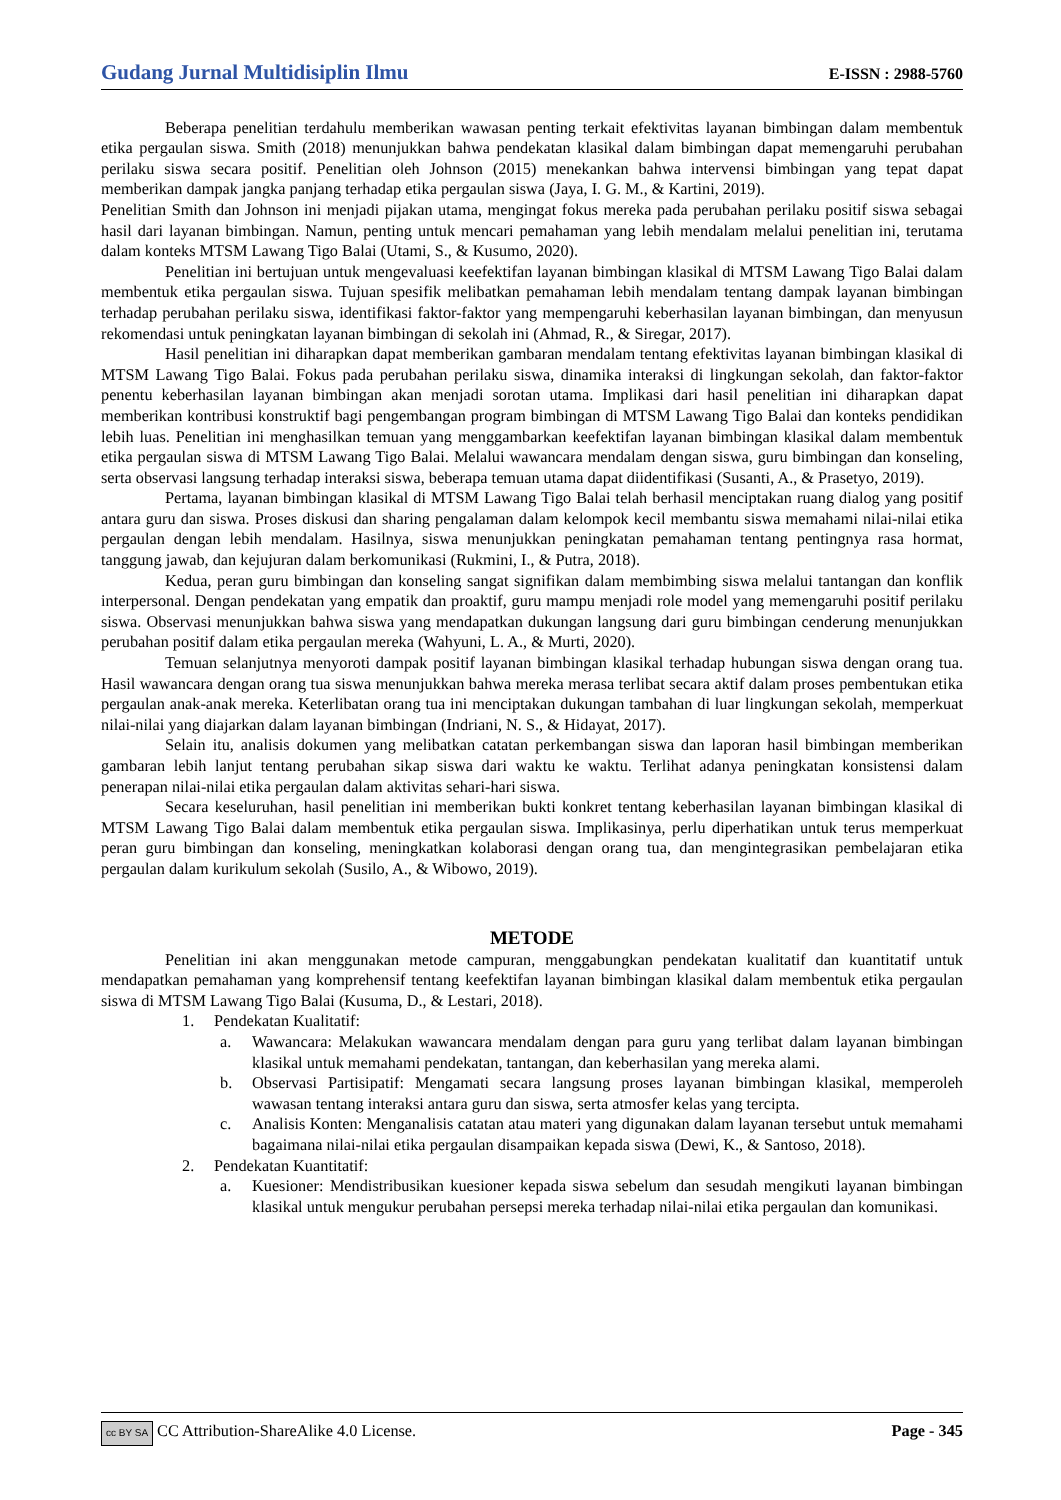Gudang Jurnal Multidisiplin Ilmu E-ISSN : 2988-5760
Beberapa penelitian terdahulu memberikan wawasan penting terkait efektivitas layanan bimbingan dalam membentuk etika pergaulan siswa. Smith (2018) menunjukkan bahwa pendekatan klasikal dalam bimbingan dapat memengaruhi perubahan perilaku siswa secara positif. Penelitian oleh Johnson (2015) menekankan bahwa intervensi bimbingan yang tepat dapat memberikan dampak jangka panjang terhadap etika pergaulan siswa (Jaya, I. G. M., & Kartini, 2019).
Penelitian Smith dan Johnson ini menjadi pijakan utama, mengingat fokus mereka pada perubahan perilaku positif siswa sebagai hasil dari layanan bimbingan. Namun, penting untuk mencari pemahaman yang lebih mendalam melalui penelitian ini, terutama dalam konteks MTSM Lawang Tigo Balai (Utami, S., & Kusumo, 2020).
Penelitian ini bertujuan untuk mengevaluasi keefektifan layanan bimbingan klasikal di MTSM Lawang Tigo Balai dalam membentuk etika pergaulan siswa. Tujuan spesifik melibatkan pemahaman lebih mendalam tentang dampak layanan bimbingan terhadap perubahan perilaku siswa, identifikasi faktor-faktor yang mempengaruhi keberhasilan layanan bimbingan, dan menyusun rekomendasi untuk peningkatan layanan bimbingan di sekolah ini (Ahmad, R., & Siregar, 2017).
Hasil penelitian ini diharapkan dapat memberikan gambaran mendalam tentang efektivitas layanan bimbingan klasikal di MTSM Lawang Tigo Balai. Fokus pada perubahan perilaku siswa, dinamika interaksi di lingkungan sekolah, dan faktor-faktor penentu keberhasilan layanan bimbingan akan menjadi sorotan utama. Implikasi dari hasil penelitian ini diharapkan dapat memberikan kontribusi konstruktif bagi pengembangan program bimbingan di MTSM Lawang Tigo Balai dan konteks pendidikan lebih luas. Penelitian ini menghasilkan temuan yang menggambarkan keefektifan layanan bimbingan klasikal dalam membentuk etika pergaulan siswa di MTSM Lawang Tigo Balai. Melalui wawancara mendalam dengan siswa, guru bimbingan dan konseling, serta observasi langsung terhadap interaksi siswa, beberapa temuan utama dapat diidentifikasi (Susanti, A., & Prasetyo, 2019).
Pertama, layanan bimbingan klasikal di MTSM Lawang Tigo Balai telah berhasil menciptakan ruang dialog yang positif antara guru dan siswa. Proses diskusi dan sharing pengalaman dalam kelompok kecil membantu siswa memahami nilai-nilai etika pergaulan dengan lebih mendalam. Hasilnya, siswa menunjukkan peningkatan pemahaman tentang pentingnya rasa hormat, tanggung jawab, dan kejujuran dalam berkomunikasi (Rukmini, I., & Putra, 2018).
Kedua, peran guru bimbingan dan konseling sangat signifikan dalam membimbing siswa melalui tantangan dan konflik interpersonal. Dengan pendekatan yang empatik dan proaktif, guru mampu menjadi role model yang memengaruhi positif perilaku siswa. Observasi menunjukkan bahwa siswa yang mendapatkan dukungan langsung dari guru bimbingan cenderung menunjukkan perubahan positif dalam etika pergaulan mereka (Wahyuni, L. A., & Murti, 2020).
Temuan selanjutnya menyoroti dampak positif layanan bimbingan klasikal terhadap hubungan siswa dengan orang tua. Hasil wawancara dengan orang tua siswa menunjukkan bahwa mereka merasa terlibat secara aktif dalam proses pembentukan etika pergaulan anak-anak mereka. Keterlibatan orang tua ini menciptakan dukungan tambahan di luar lingkungan sekolah, memperkuat nilai-nilai yang diajarkan dalam layanan bimbingan (Indriani, N. S., & Hidayat, 2017).
Selain itu, analisis dokumen yang melibatkan catatan perkembangan siswa dan laporan hasil bimbingan memberikan gambaran lebih lanjut tentang perubahan sikap siswa dari waktu ke waktu. Terlihat adanya peningkatan konsistensi dalam penerapan nilai-nilai etika pergaulan dalam aktivitas sehari-hari siswa.
Secara keseluruhan, hasil penelitian ini memberikan bukti konkret tentang keberhasilan layanan bimbingan klasikal di MTSM Lawang Tigo Balai dalam membentuk etika pergaulan siswa. Implikasinya, perlu diperhatikan untuk terus memperkuat peran guru bimbingan dan konseling, meningkatkan kolaborasi dengan orang tua, dan mengintegrasikan pembelajaran etika pergaulan dalam kurikulum sekolah (Susilo, A., & Wibowo, 2019).
METODE
Penelitian ini akan menggunakan metode campuran, menggabungkan pendekatan kualitatif dan kuantitatif untuk mendapatkan pemahaman yang komprehensif tentang keefektifan layanan bimbingan klasikal dalam membentuk etika pergaulan siswa di MTSM Lawang Tigo Balai (Kusuma, D., & Lestari, 2018).
1. Pendekatan Kualitatif:
a. Wawancara: Melakukan wawancara mendalam dengan para guru yang terlibat dalam layanan bimbingan klasikal untuk memahami pendekatan, tantangan, dan keberhasilan yang mereka alami.
b. Observasi Partisipatif: Mengamati secara langsung proses layanan bimbingan klasikal, memperoleh wawasan tentang interaksi antara guru dan siswa, serta atmosfer kelas yang tercipta.
c. Analisis Konten: Menganalisis catatan atau materi yang digunakan dalam layanan tersebut untuk memahami bagaimana nilai-nilai etika pergaulan disampaikan kepada siswa (Dewi, K., & Santoso, 2018).
2. Pendekatan Kuantitatif:
a. Kuesioner: Mendistribusikan kuesioner kepada siswa sebelum dan sesudah mengikuti layanan bimbingan klasikal untuk mengukur perubahan persepsi mereka terhadap nilai-nilai etika pergaulan dan komunikasi.
cc BY SA CC Attribution-ShareAlike 4.0 License. Page - 345